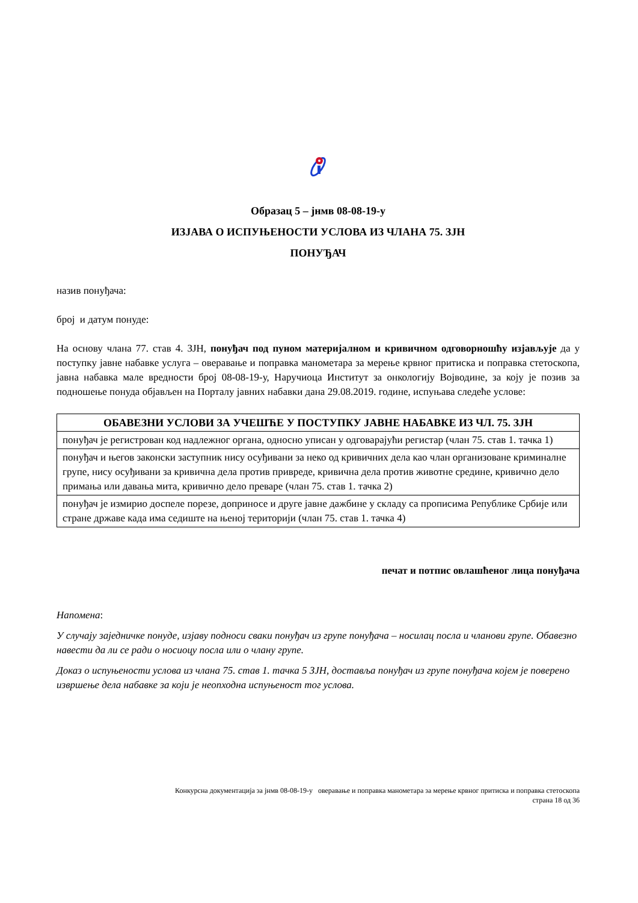Образац 5 – јнмв 08-08-19-у
ИЗЈАВА О ИСПУЊЕНОСТИ УСЛОВА ИЗ ЧЛАНА 75. ЗЈН
ПОНУЂАЧ
назив понуђача:
број и датум понуде:
На основу члана 77. став 4. ЗЈН, понуђач под пуном материјалном и кривичном одговорношћу изјављује да у поступку јавне набавке услуга – оверавање и поправка манометара за мерење крвног притиска и поправка стетоскопа, јавна набавка мале вредности број 08-08-19-у, Наручиоца Институт за онкологију Војводине, за коју је позив за подношење понуда објављен на Порталу јавних набавки дана 29.08.2019. године, испуњава следеће услове:
| ОБАВЕЗНИ УСЛОВИ ЗА УЧЕШЋЕ У ПОСТУПКУ ЈАВНЕ НАБАВКЕ ИЗ ЧЛ. 75. ЗЈН |
| --- |
| понуђач је регистрован код надлежног органа, односно уписан у одговарајући регистар (члан 75. став 1. тачка 1) |
| понуђач и његов законски заступник нису осуђивани за неко од кривичних дела као члан организоване криминалне групе, нису осуђивани за кривична дела против привреде, кривична дела против животне средине, кривично дело примања или давања мита, кривично дело преваре (члан 75. став 1. тачка 2) |
| понуђач је измирио доспеле порезе, доприносе и друге јавне дажбине у складу са прописима Републике Србије или стране државе када има седиште на њеној територији (члан 75. став 1. тачка 4) |
печат и потпис овлашћеног лица понуђача
Напомена:
У случају заједничке понуде, изјаву подноси сваки понуђач из групе понуђача – носилац посла и чланови групе. Обавезно навести да ли се ради о носиоцу посла или о члану групе.
Доказ о испуњености услова из члана 75. став 1. тачка 5 ЗЈН, доставља понуђач из групе понуђача којем је поверено извршење дела набавке за који је неопходна испуњеност тог услова.
Конкурсна документација за јнмв 08-08-19-у оверавање и поправка манометара за мерење крвног притиска и поправка стетоскопа
страна 18 од 36